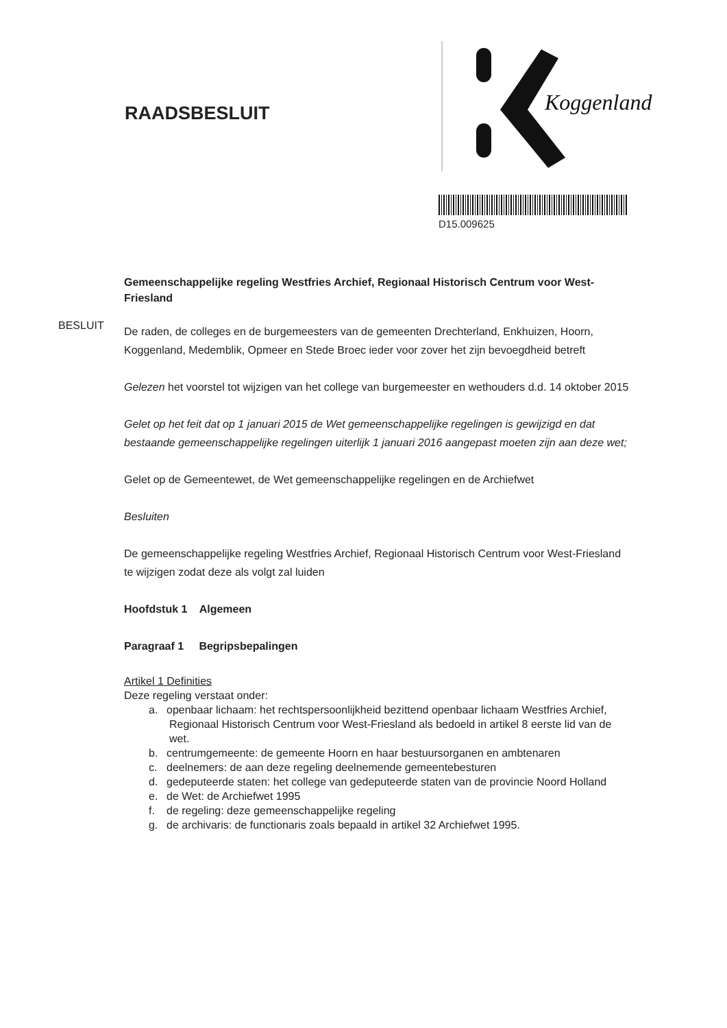RAADSBESLUIT
Koggenland
D15.009625
BESLUIT
Gemeenschappelijke regeling Westfries Archief, Regionaal Historisch Centrum voor West-Friesland
De raden, de colleges en de burgemeesters van de gemeenten Drechterland, Enkhuizen, Hoorn, Koggenland, Medemblik, Opmeer en Stede Broec ieder voor zover het zijn bevoegdheid betreft
Gelezen het voorstel tot wijzigen van het college van burgemeester en wethouders d.d. 14 oktober 2015
Gelet op het feit dat op 1 januari 2015 de Wet gemeenschappelijke regelingen is gewijzigd en dat bestaande gemeenschappelijke regelingen uiterlijk 1 januari 2016 aangepast moeten zijn aan deze wet;
Gelet op de Gemeentewet, de Wet gemeenschappelijke regelingen en de Archiefwet
Besluiten
De gemeenschappelijke regeling Westfries Archief, Regionaal Historisch Centrum voor West-Friesland te wijzigen zodat deze als volgt zal luiden
Hoofdstuk 1 Algemeen
Paragraaf 1 Begripsbepalingen
Artikel 1 Definities
Deze regeling verstaat onder:
a. openbaar lichaam: het rechtspersoonlijkheid bezittend openbaar lichaam Westfries Archief, Regionaal Historisch Centrum voor West-Friesland als bedoeld in artikel 8 eerste lid van de wet.
b. centrumgemeente: de gemeente Hoorn en haar bestuursorganen en ambtenaren
c. deelnemers: de aan deze regeling deelnemende gemeentebesturen
d. gedeputeerde staten: het college van gedeputeerde staten van de provincie Noord Holland
e. de Wet: de Archiefwet 1995
f. de regeling: deze gemeenschappelijke regeling
g. de archivaris: de functionaris zoals bepaald in artikel 32 Archiefwet 1995.